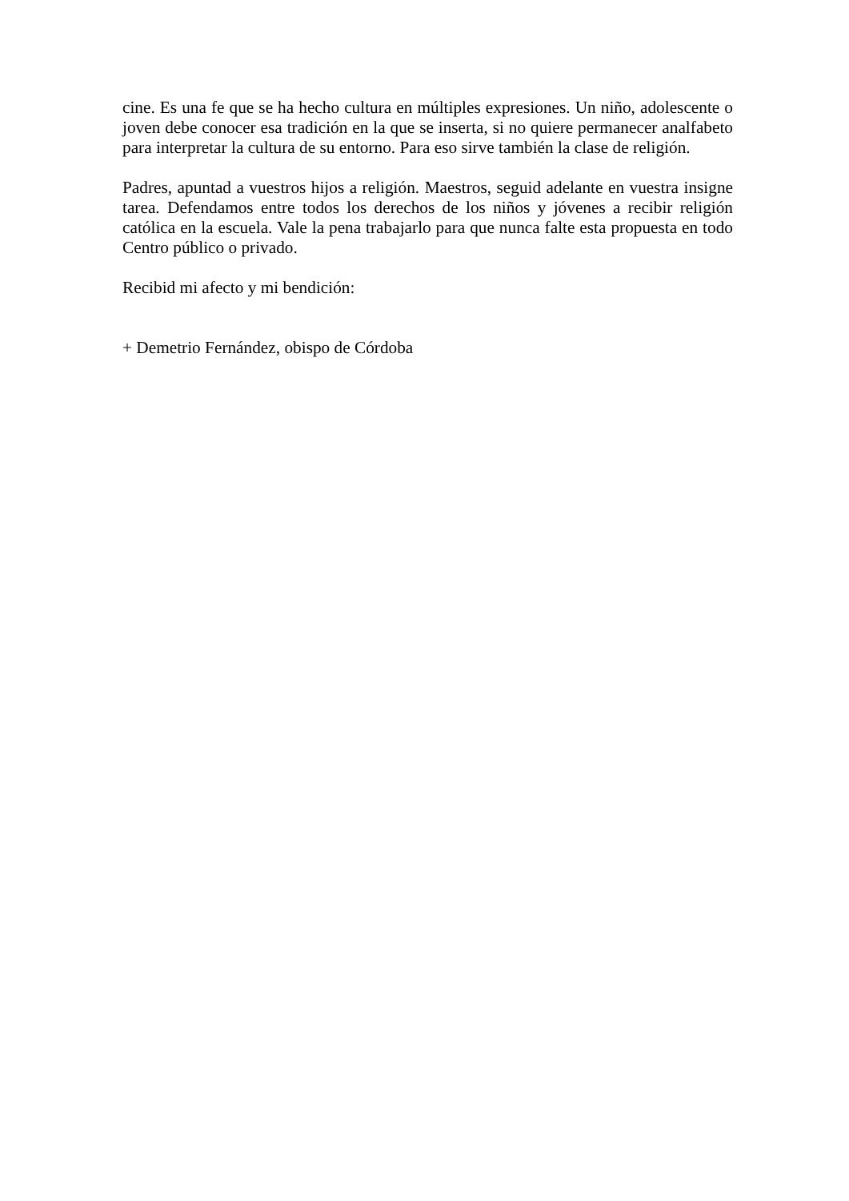cine. Es una fe que se ha hecho cultura en múltiples expresiones. Un niño, adolescente o joven debe conocer esa tradición en la que se inserta, si no quiere permanecer analfabeto para interpretar la cultura de su entorno. Para eso sirve también la clase de religión.
Padres, apuntad a vuestros hijos a religión. Maestros, seguid adelante en vuestra insigne tarea. Defendamos entre todos los derechos de los niños y jóvenes a recibir religión católica en la escuela. Vale la pena trabajarlo para que nunca falte esta propuesta en todo Centro público o privado.
Recibid mi afecto y mi bendición:
+ Demetrio Fernández, obispo de Córdoba